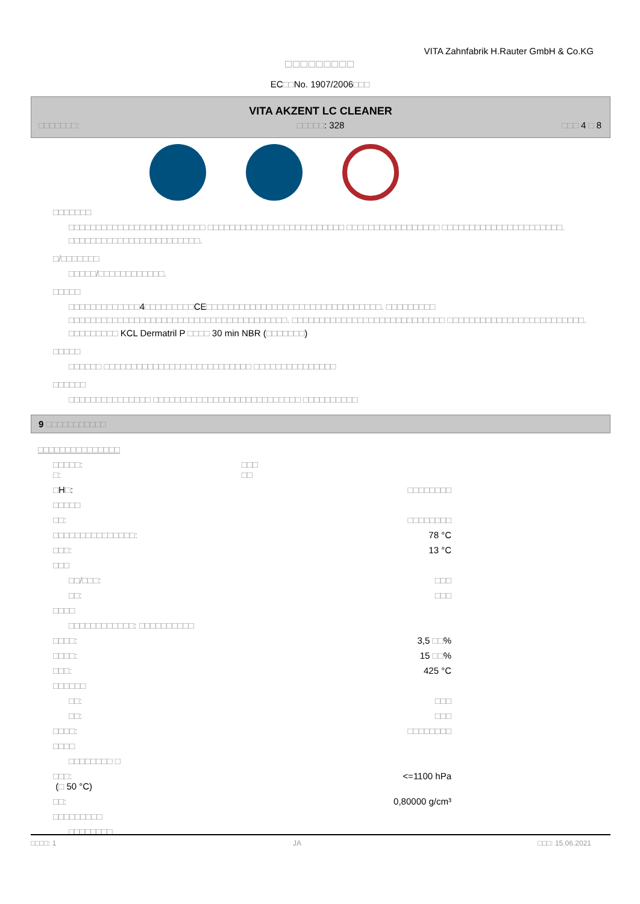VITA Zahnfabrik H.Rauter GmbH & Co.KG
□□□□□□□□□
EC□□No. 1907/2006□□□
VITA AKZENT LC CLEANER
□□□□□□□: □□□□□: 328 □□□ 4 □ 8
□□□□□□□
□□□□□□□□□□□□□□□□□□□□□□□□□ □□□□□□□□□□□□□□□□□□□□□□□□□ □□□□□□□□□□□□□□□□□ □□□□□□□□□□□□□□□□□□□□□□. □□□□□□□□□□□□□□□□□□□□□□□□.
□/□□□□□□□
□□□□□/□□□□□□□□□□□□.
□□□□□
□□□□□□□□□□□□□4□□□□□□□□□CE□□□□□□□□□□□□□□□□□□□□□□□□□□□□□□□□. □□□□□□□□□ □□□□□□□□□□□□□□□□□□□□□□□□□□□□□□□□□□□□□□□□. □□□□□□□□□□□□□□□□□□□□□□□□□□□□ □□□□□□□□□□□□□□□□□□□□□□□□□. □□□□□□□□□ KCL Dermatril P □□□□ 30 min NBR (□□□□□□□)
□□□□□
□□□□□□ □□□□□□□□□□□□□□□□□□□□□□□□□□□ □□□□□□□□□□□□□□□
□□□□□□
□□□□□□□□□□□□□□□ □□□□□□□□□□□□□□□□□□□□□□□□□□□ □□□□□□□□□□
9 □□□□□□□□□□□
□□□□□□□□□□□□□□□
□□□□□:
□: □□□
□□
□H□: □□□□□□□□
□□□□□
□□: □□□□□□□□
□□□□□□□□□□□□□□□: 78 °C
□□□: 13 °C
□□□
□□/□□□: □□□
□□: □□□
□□□□
□□□□□□□□□□□□: □□□□□□□□□□
□□□□: 3,5 □□%
□□□□: 15 □□%
□□□: 425 °C
□□□□□□
□□: □□□
□□: □□□
□□□□: □□□□□□□□
□□□□
□□□□□□□□ □
□□□:
(□ 50 °C) <=1100 hPa
□□: 0,80000 g/cm³
□□□□□□□□□
□□□□□□□□
□□□□: 1 JA □□□: 15.06.2021